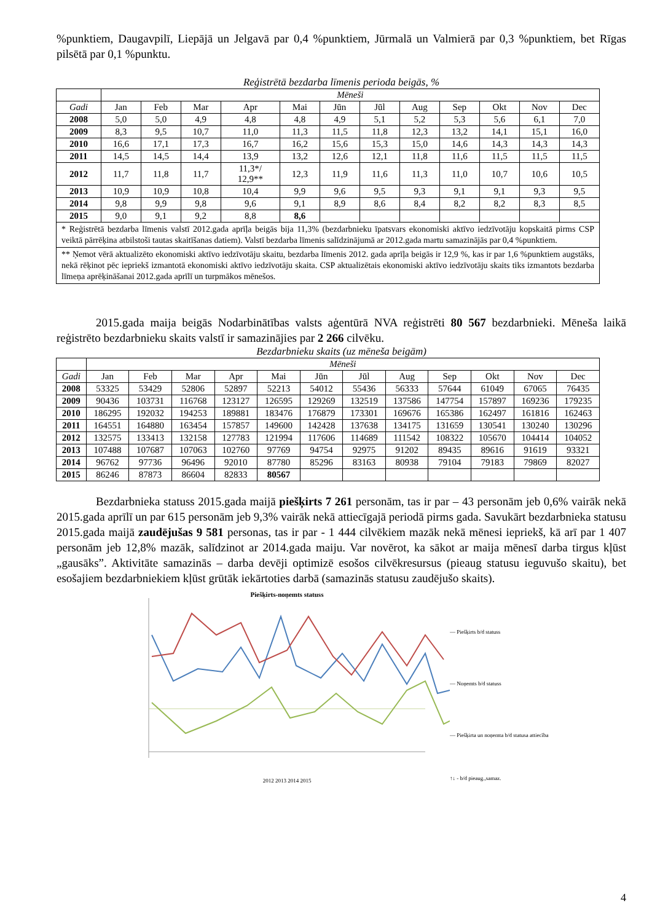%punktiem, Daugavpilī, Liepājā un Jelgavā par 0,4 %punktiem, Jūrmalā un Valmierā par 0,3 %punktiem, bet Rīgas pilsētā par 0,1 %punktu.
Reģistrētā bezdarba līmenis perioda beigās, %
| | Mēneši | | | | | | | | | | | |
| --- | --- | --- | --- | --- | --- | --- | --- | --- | --- | --- | --- | --- |
| Gadi | Jan | Feb | Mar | Apr | Mai | Jūn | Jūl | Aug | Sep | Okt | Nov | Dec |
| 2008 | 5,0 | 5,0 | 4,9 | 4,8 | 4,8 | 4,9 | 5,1 | 5,2 | 5,3 | 5,6 | 6,1 | 7,0 |
| 2009 | 8,3 | 9,5 | 10,7 | 11,0 | 11,3 | 11,5 | 11,8 | 12,3 | 13,2 | 14,1 | 15,1 | 16,0 |
| 2010 | 16,6 | 17,1 | 17,3 | 16,7 | 16,2 | 15,6 | 15,3 | 15,0 | 14,6 | 14,3 | 14,3 | 14,3 |
| 2011 | 14,5 | 14,5 | 14,4 | 13,9 | 13,2 | 12,6 | 12,1 | 11,8 | 11,6 | 11,5 | 11,5 | 11,5 |
| 2012 | 11,7 | 11,8 | 11,7 | 11,3*/ 12,9** | 12,3 | 11,9 | 11,6 | 11,3 | 11,0 | 10,7 | 10,6 | 10,5 |
| 2013 | 10,9 | 10,9 | 10,8 | 10,4 | 9,9 | 9,6 | 9,5 | 9,3 | 9,1 | 9,1 | 9,3 | 9,5 |
| 2014 | 9,8 | 9,9 | 9,8 | 9,6 | 9,1 | 8,9 | 8,6 | 8,4 | 8,2 | 8,2 | 8,3 | 8,5 |
| 2015 | 9,0 | 9,1 | 9,2 | 8,8 | 8,6 | | | | | | | |
| * Reģistrētā bezdarba līmenis valstī 2012.gada aprīļa beigās bija 11,3% (bezdarbnieku īpatsvars ekonomiski aktīvo iedzīvotāju kopskaitā pirms CSP veiktā pārrēķina atbilstoši tautas skaitīšanas datiem). Valstī bezdarba līmenis salīdzinājumā ar 2012.gada martu samazinājās par 0,4 %punktiem. | | | | | | | | | | | | |
| ** Ņemot vērā aktualizēto ekonomiski aktīvo iedzīvotāju skaitu, bezdarba līmenis 2012. gada aprīļa beigās ir 12,9 %, kas ir par 1,6 %punktiem augstāks, nekā rēķinot pēc iepriekš izmantotā ekonomiski aktīvo iedzīvotāju skaita. CSP aktualizētais ekonomiski aktīvo iedzīvotāju skaits tiks izmantots bezdarba līmeņa aprēķināšanai 2012.gada aprīlī un turpmākos mēnešos. | | | | | | | | | | | | |
2015.gada maija beigās Nodarbinātības valsts aģentūrā NVA reģistrēti 80 567 bezdarbnieki. Mēneša laikā reģistrēto bezdarbnieku skaits valstī ir samazinājies par 2 266 cilvēku.
Bezdarbnieku skaits (uz mēneša beigām)
| | Mēneši | | | | | | | | | | | |
| --- | --- | --- | --- | --- | --- | --- | --- | --- | --- | --- | --- | --- |
| Gadi | Jan | Feb | Mar | Apr | Mai | Jūn | Jūl | Aug | Sep | Okt | Nov | Dec |
| 2008 | 53325 | 53429 | 52806 | 52897 | 52213 | 54012 | 55436 | 56333 | 57644 | 61049 | 67065 | 76435 |
| 2009 | 90436 | 103731 | 116768 | 123127 | 126595 | 129269 | 132519 | 137586 | 147754 | 157897 | 169236 | 179235 |
| 2010 | 186295 | 192032 | 194253 | 189881 | 183476 | 176879 | 173301 | 169676 | 165386 | 162497 | 161816 | 162463 |
| 2011 | 164551 | 164880 | 163454 | 157857 | 149600 | 142428 | 137638 | 134175 | 131659 | 130541 | 130240 | 130296 |
| 2012 | 132575 | 133413 | 132158 | 127783 | 121994 | 117606 | 114689 | 111542 | 108322 | 105670 | 104414 | 104052 |
| 2013 | 107488 | 107687 | 107063 | 102760 | 97769 | 94754 | 92975 | 91202 | 89435 | 89616 | 91619 | 93321 |
| 2014 | 96762 | 97736 | 96496 | 92010 | 87780 | 85296 | 83163 | 80938 | 79104 | 79183 | 79869 | 82027 |
| 2015 | 86246 | 87873 | 86604 | 82833 | 80567 | | | | | | | |
Bezdarbnieka statuss 2015.gada maijā piešķirts 7 261 personām, tas ir par – 43 personām jeb 0,6% vairāk nekā 2015.gada aprīlī un par 615 personām jeb 9,3% vairāk nekā attiecīgajā periodā pirms gada. Savukārt bezdarbnieka statusu 2015.gada maijā zaudējušas 9 581 personas, tas ir par - 1 444 cilvēkiem mazāk nekā mēnesi iepriekš, kā arī par 1 407 personām jeb 12,8% mazāk, salīdzinot ar 2014.gada maiju. Var novērot, ka sākot ar maija mēnesī darba tirgus kļūst „gausāks”. Aktivitāte samazinās – darba devēji optimizē esošos cilvēkresursus (pieaug statusu ieguvušo skaitu), bet esošajiem bezdarbniekiem kļūst grūtāk iekārtoties darbā (samazinās statusu zaudējušo skaits).
Piešķirts-noņemts statuss
2012 2013 2014 2015
— Piešķirts b/d statuss
— Noņemts b/d statuss
— Piešķirta un noņemta b/d statusa attiecība
↑↓ - b/d pieaug.,samaz.
4